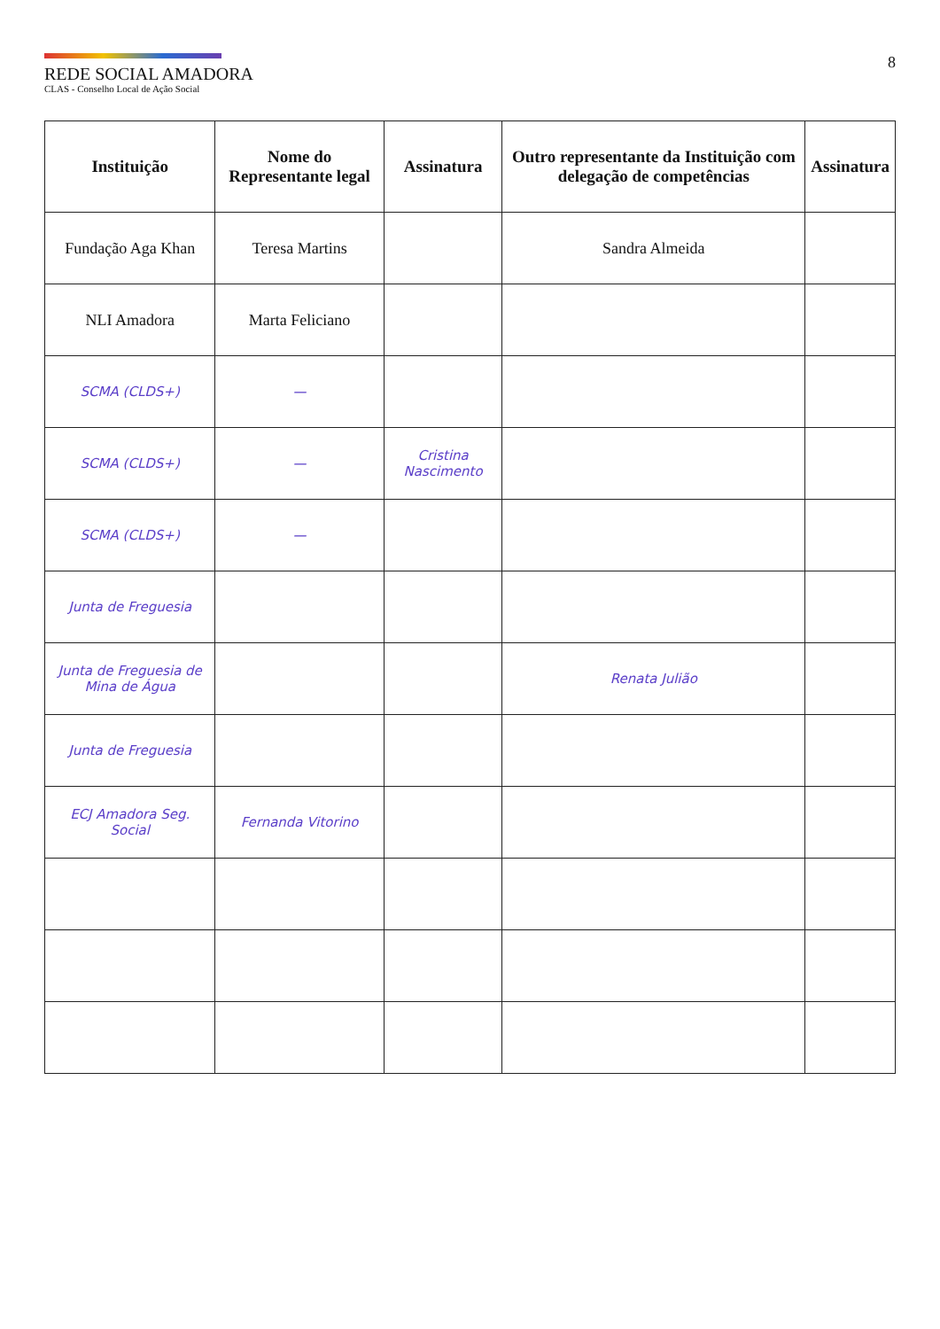REDE SOCIAL AMADORA
CLAS - Conselho Local de Ação Social
8
| Instituição | Nome do Representante legal | Assinatura | Outro representante da Instituição com delegação de competências | Assinatura |
| --- | --- | --- | --- | --- |
| Fundação Aga Khan | Teresa Martins | | Sandra Almeida | |
| NLI Amadora | Marta Feliciano | | | |
| SCMA (CLDS+) | — | | | |
| SCMA (CLDS+) | — | Cristina Nascimento | | |
| SCMA (CLDS+) | — | | | |
| Junta de Freguesia | | | | |
| Junta de Freguesia de Mina de Água | | | Renata Julião | |
| Junta de Freguesia | | | | |
| ECJ Amadora Seg. Social | Fernanda Vitorino | | | |